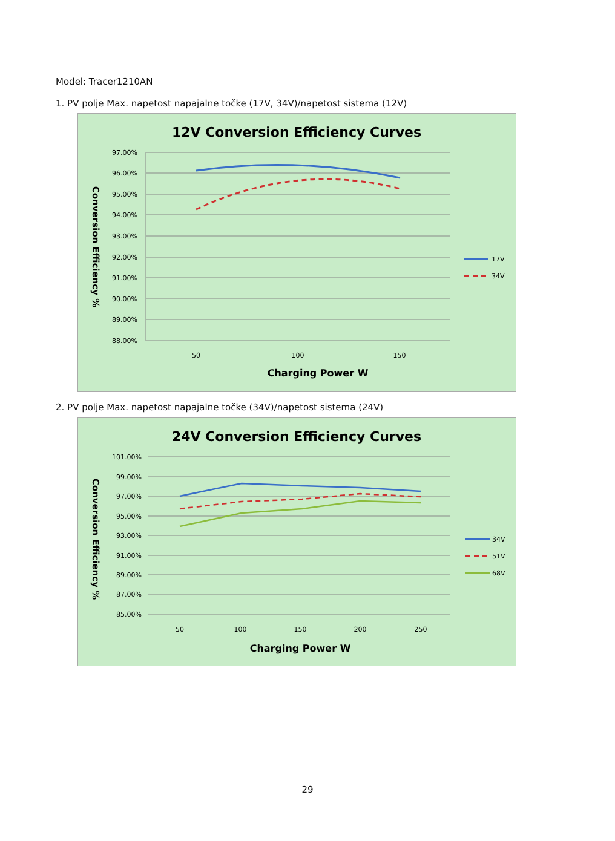Model: Tracer1210AN
1. PV polje Max. napetost napajalne točke (17V, 34V)/napetost sistema (12V)
12V Conversion Efficiency Curves
97.00%
96.00%
95.00%
94.00%
93.00%
92.00%
91.00%
90.00%
89.00%
88.00%
50
100
150
Charging Power W
Conversion Efficiency %
17V
34V
2. PV polje Max. napetost napajalne točke (34V)/napetost sistema (24V)
24V Conversion Efficiency Curves
101.00%
99.00%
97.00%
95.00%
93.00%
91.00%
89.00%
87.00%
85.00%
50
100
150
200
250
Charging Power W
Conversion Efficiency %
34V
51V
68V
29